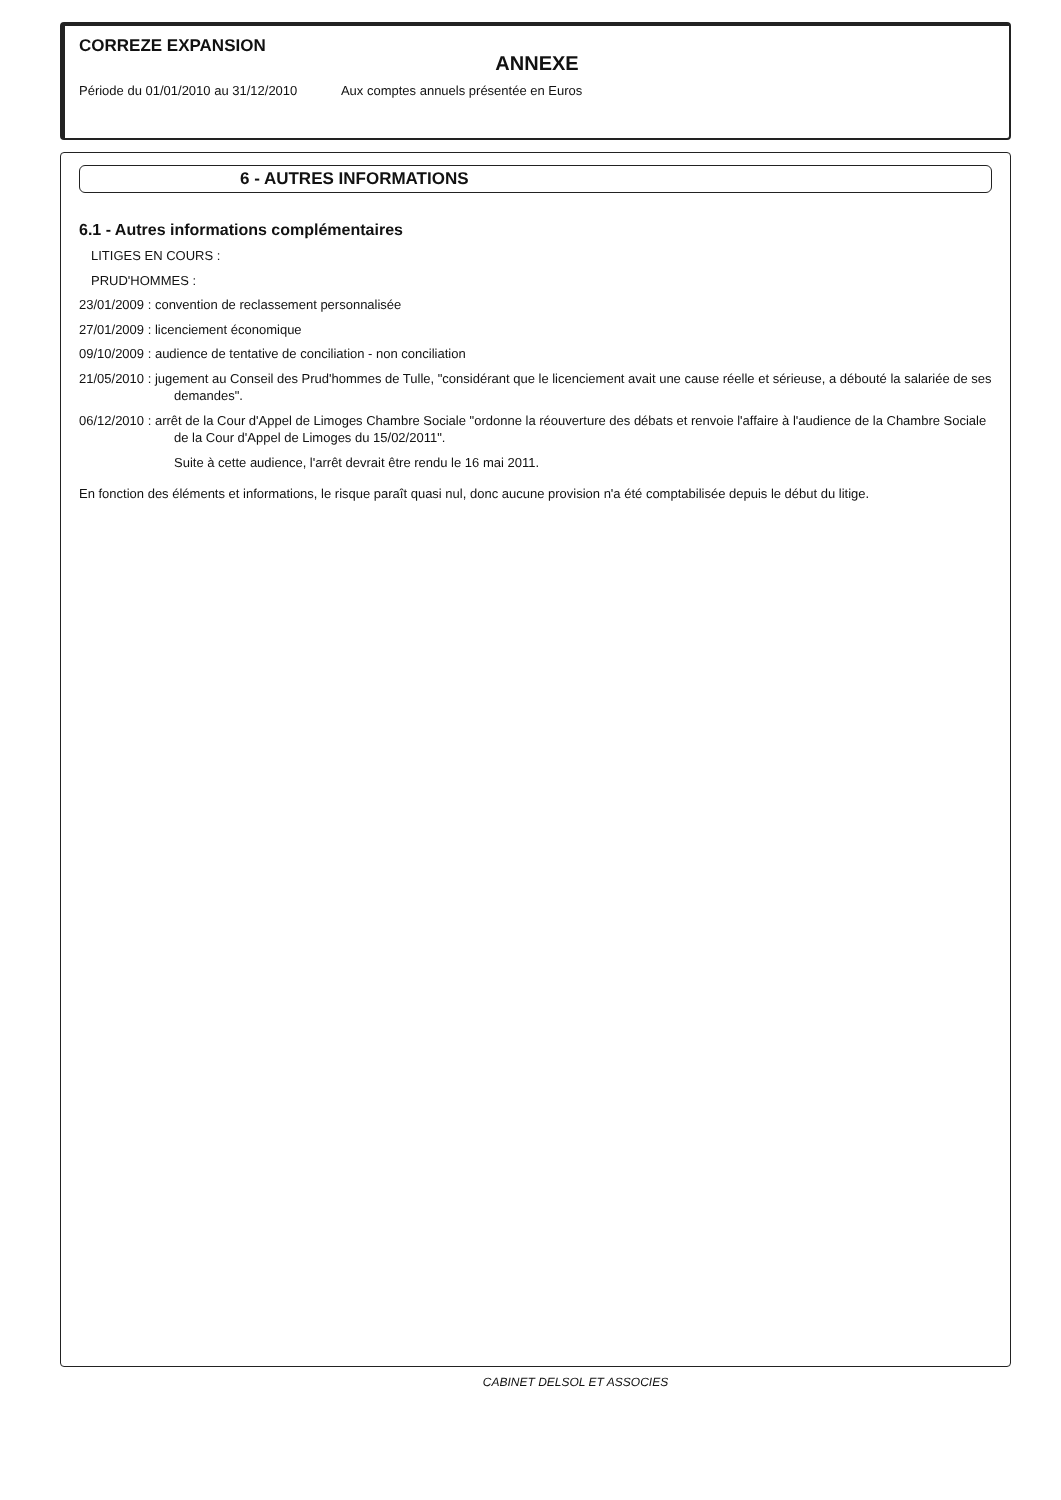CORREZE EXPANSION
ANNEXE
Période du 01/01/2010 au 31/12/2010 Aux comptes annuels présentée en Euros
6 - AUTRES INFORMATIONS
6.1 - Autres informations complémentaires
LITIGES EN COURS :
PRUD'HOMMES :
23/01/2009 : convention de reclassement personnalisée
27/01/2009 : licenciement économique
09/10/2009 : audience de tentative de conciliation - non conciliation
21/05/2010 : jugement au Conseil des Prud'hommes de Tulle, "considérant que le licenciement avait une cause réelle et sérieuse, a débouté la salariée de ses demandes".
06/12/2010 : arrêt de la Cour d'Appel de Limoges Chambre Sociale "ordonne la réouverture des débats et renvoie l'affaire à l'audience de la Chambre Sociale de la Cour d'Appel de Limoges du 15/02/2011".
Suite à cette audience, l'arrêt devrait être rendu le 16 mai 2011.
En fonction des éléments et informations, le risque paraît quasi nul, donc aucune provision n'a été comptabilisée depuis le début du litige.
CABINET DELSOL ET ASSOCIES